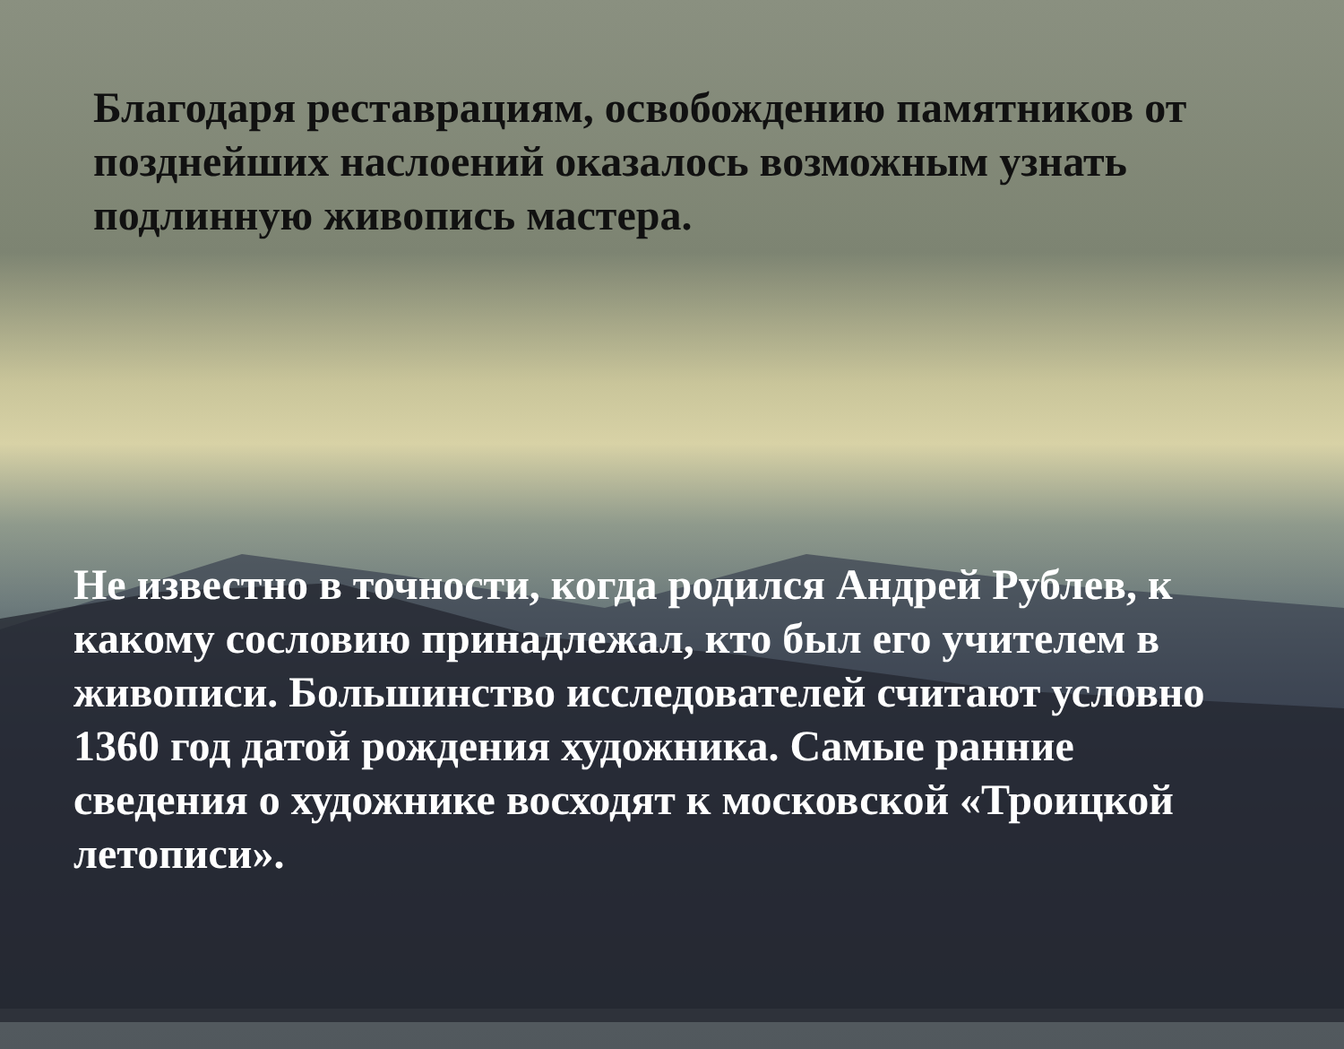Благодаря реставрациям, освобождению памятников от позднейших наслоений оказалось возможным узнать подлинную живопись мастера.
Не известно в точности, когда родился Андрей Рублев, к какому сословию принадлежал, кто был его учителем в живописи. Большинство исследователей считают условно 1360 год датой рождения художника. Самые ранние сведения о художнике восходят к московской «Троицкой летописи».